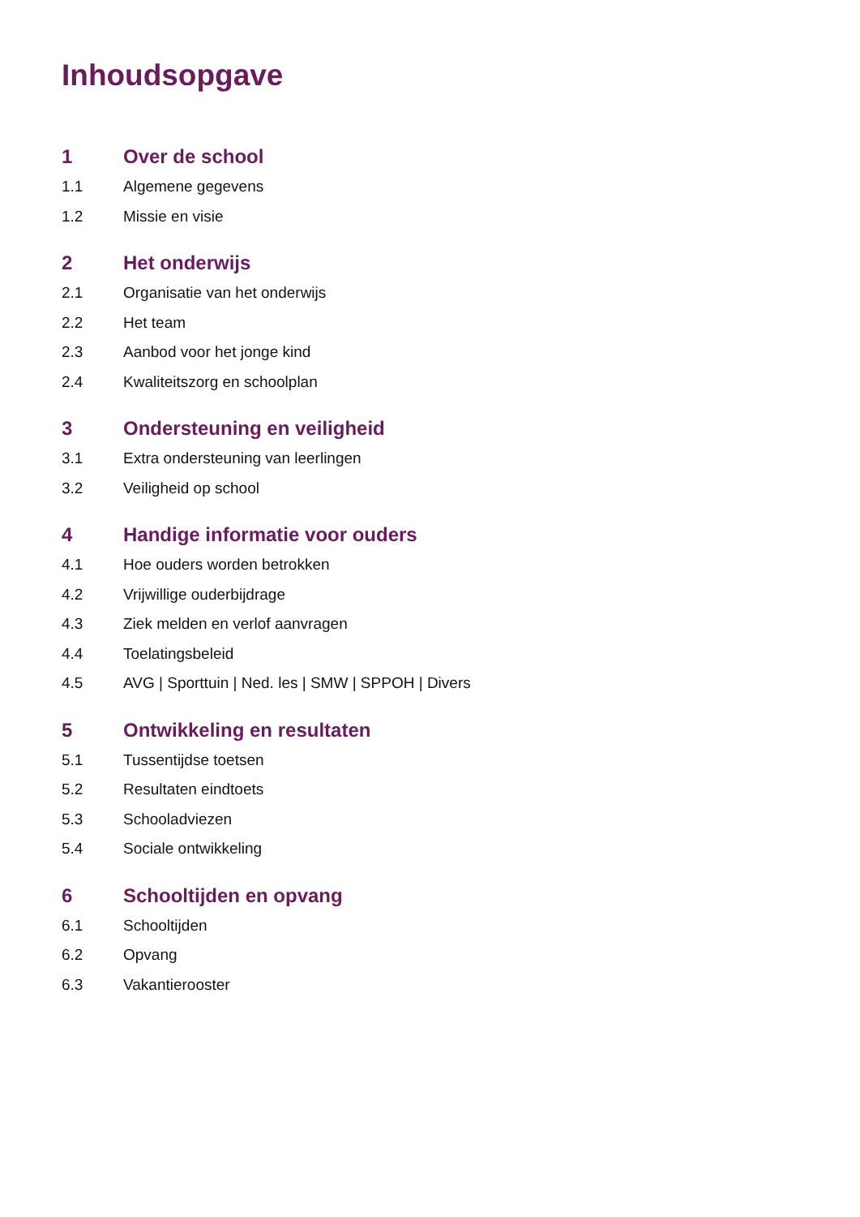Inhoudsopgave
1 Over de school
1.1 Algemene gegevens
1.2 Missie en visie
2 Het onderwijs
2.1 Organisatie van het onderwijs
2.2 Het team
2.3 Aanbod voor het jonge kind
2.4 Kwaliteitszorg en schoolplan
3 Ondersteuning en veiligheid
3.1 Extra ondersteuning van leerlingen
3.2 Veiligheid op school
4 Handige informatie voor ouders
4.1 Hoe ouders worden betrokken
4.2 Vrijwillige ouderbijdrage
4.3 Ziek melden en verlof aanvragen
4.4 Toelatingsbeleid
4.5 AVG | Sporttuin | Ned. les | SMW | SPPOH | Divers
5 Ontwikkeling en resultaten
5.1 Tussentijdse toetsen
5.2 Resultaten eindtoets
5.3 Schooladviezen
5.4 Sociale ontwikkeling
6 Schooltijden en opvang
6.1 Schooltijden
6.2 Opvang
6.3 Vakantierooster